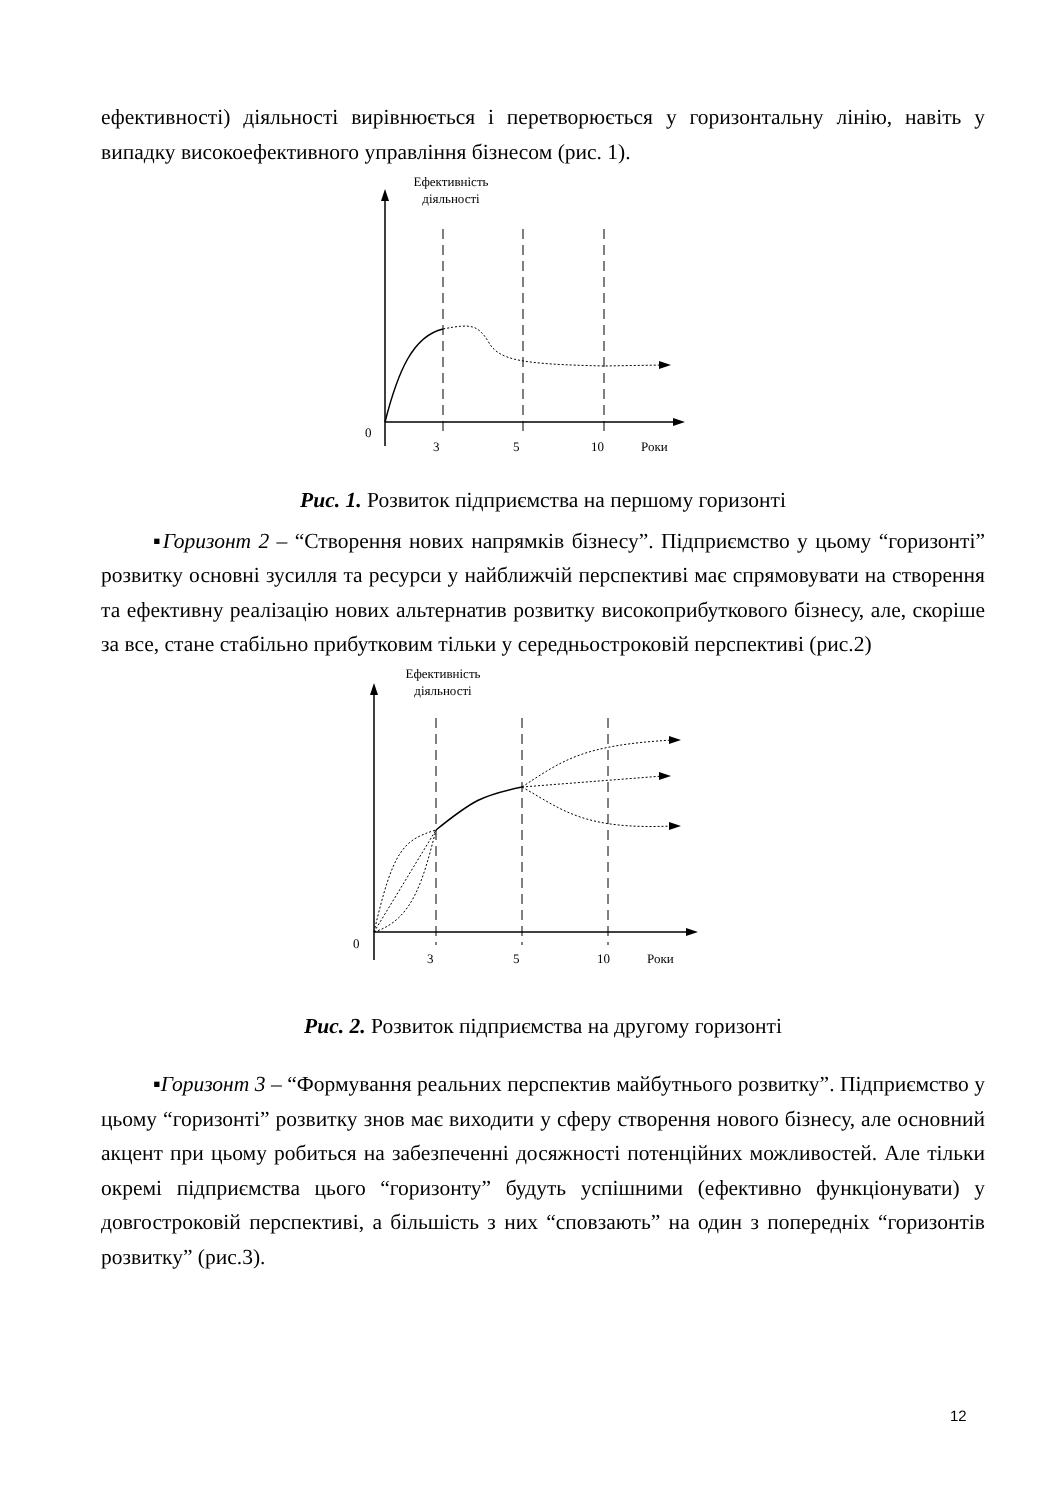ефективності) діяльності вирівнюється і перетворюється у горизонтальну лінію, навіть у випадку високоефективного управління бізнесом (рис. 1).
Ефективність
діяльності
0
3
5
10
Роки
Рис. 1. Розвиток підприємства на першому горизонті
▪Горизонт 2 – “Створення нових напрямків бізнесу”. Підприємство у цьому “горизонті” розвитку основні зусилля та ресурси у найближчій перспективі має спрямовувати на створення та ефективну реалізацію нових альтернатив розвитку високоприбуткового бізнесу, але, скоріше за все, стане стабільно прибутковим тільки у середньостроковій перспективі (рис.2)
Ефективність
діяльності
0
3
5
10
Роки
Рис. 2. Розвиток підприємства на другому горизонті
▪Горизонт 3 – “Формування реальних перспектив майбутнього розвитку”. Підприємство у цьому “горизонті” розвитку знов має виходити у сферу створення нового бізнесу, але основний акцент при цьому робиться на забезпеченні досяжності потенційних можливостей. Але тільки окремі підприємства цього “горизонту” будуть успішними (ефективно функціонувати) у довгостроковій перспективі, а більшість з них “сповзають” на один з попередніх “горизонтів розвитку” (рис.3).
12